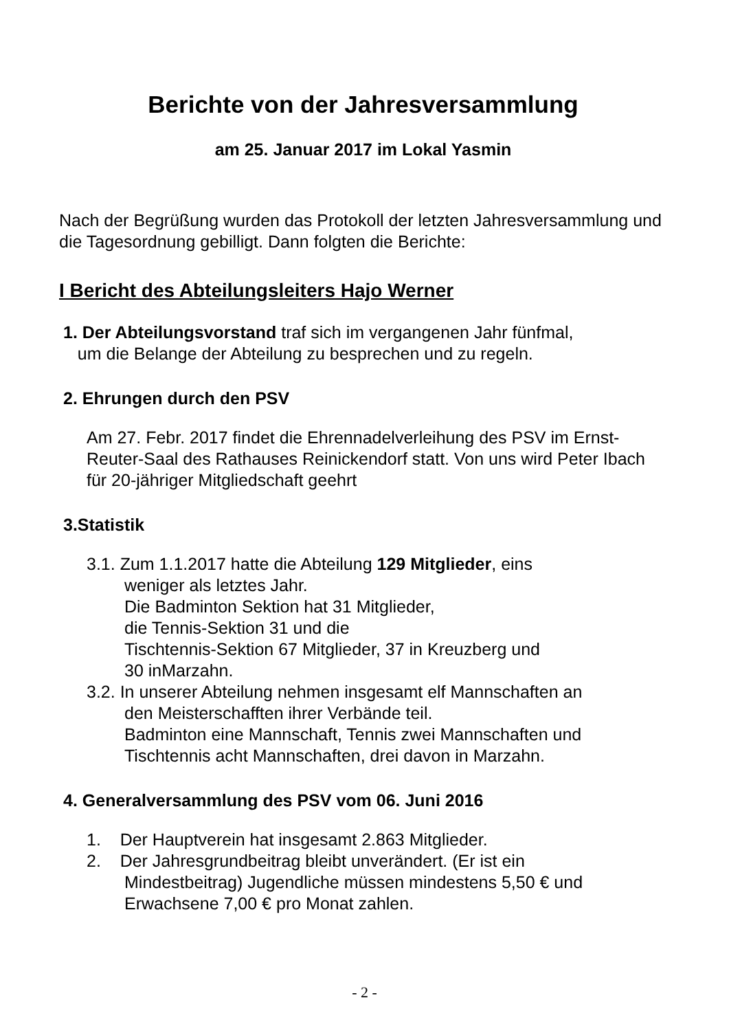Berichte von der Jahresversammlung
am 25. Januar 2017 im Lokal Yasmin
Nach der Begrüßung wurden das Protokoll der letzten Jahresversammlung und die Tagesordnung gebilligt. Dann folgten die Berichte:
I Bericht des Abteilungsleiters Hajo Werner
1. Der Abteilungsvorstand traf sich im vergangenen Jahr fünfmal,
um die Belange der Abteilung zu besprechen und zu regeln.
2. Ehrungen durch den PSV
Am 27. Febr. 2017 findet die Ehrennadelverleihung des PSV im Ernst-Reuter-Saal des Rathauses Reinickendorf statt. Von uns wird Peter Ibach für 20-jähriger Mitgliedschaft geehrt
3.Statistik
3.1. Zum 1.1.2017 hatte die Abteilung 129 Mitglieder, eins
weniger als letztes Jahr.
Die Badminton Sektion hat 31 Mitglieder,
die Tennis-Sektion 31 und die
Tischtennis-Sektion 67 Mitglieder, 37 in Kreuzberg und
30 inMarzahn.
3.2. In unserer Abteilung nehmen insgesamt elf Mannschaften an
den Meisterschafften ihrer Verbände teil.
Badminton eine Mannschaft, Tennis zwei Mannschaften und
Tischtennis acht Mannschaften, drei davon in Marzahn.
4. Generalversammlung des PSV vom 06. Juni 2016
1. Der Hauptverein hat insgesamt 2.863 Mitglieder.
2. Der Jahresgrundbeitrag bleibt unverändert. (Er ist ein
Mindestbeitrag) Jugendliche müssen mindestens 5,50 € und
Erwachsene 7,00 € pro Monat zahlen.
- 2 -